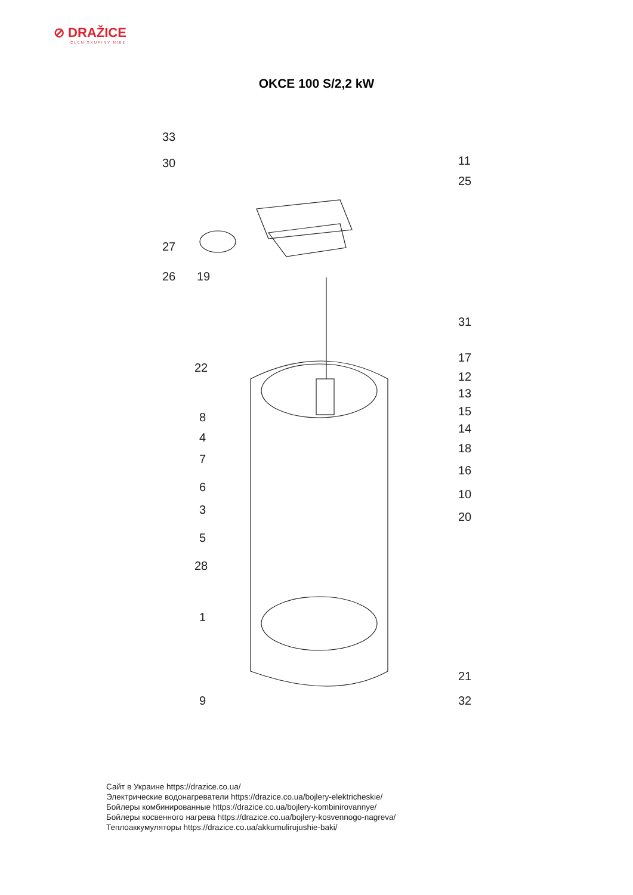⊘ DRAŽICE
ČLEN SKUPINY NIBE
OKCE 100 S/2,2 kW
33
30
27
26 19
11
25
31
22
17
12
13
15
14
8
4
7
18
16
6
10
3
20
5
28
1
21
9 32
Сайт в Украине https://drazice.co.ua/
Электрические водонагреватели https://drazice.co.ua/bojlery-elektricheskie/
Бойлеры комбинированные https://drazice.co.ua/bojlery-kombinirovannye/
Бойлеры косвенного нагрева https://drazice.co.ua/bojlery-kosvennogo-nagreva/
Теплоаккумуляторы https://drazice.co.ua/akkumulirujushie-baki/